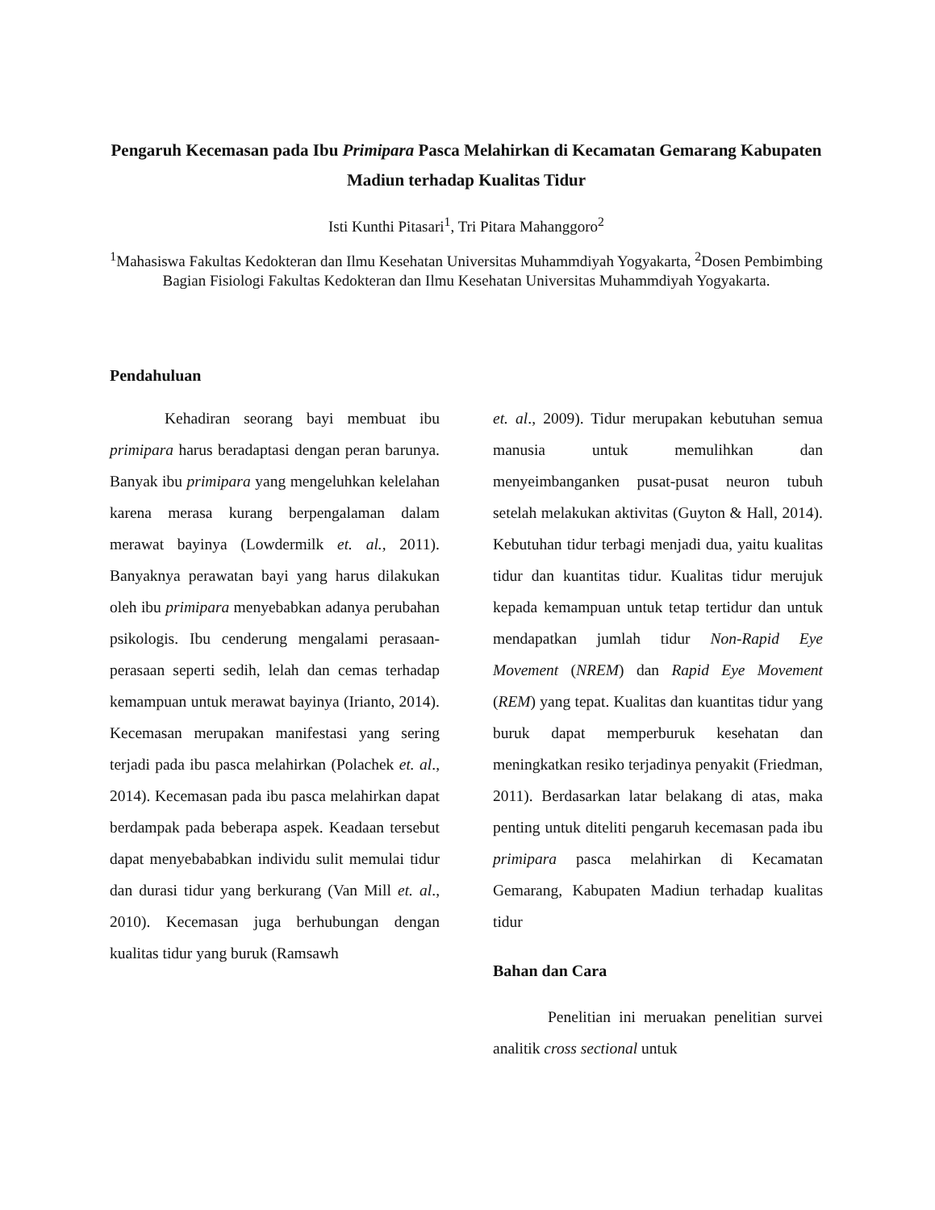Pengaruh Kecemasan pada Ibu Primipara Pasca Melahirkan di Kecamatan Gemarang Kabupaten Madiun terhadap Kualitas Tidur
Isti Kunthi Pitasari<sup>1</sup>, Tri Pitara Mahanggoro<sup>2</sup>
<sup>1</sup> Mahasiswa Fakultas Kedokteran dan Ilmu Kesehatan Universitas Muhammdiyah Yogyakarta, <sup>2</sup>Dosen Pembimbing Bagian Fisiologi Fakultas Kedokteran dan Ilmu Kesehatan Universitas Muhammdiyah Yogyakarta.
Pendahuluan
Kehadiran seorang bayi membuat ibu primipara harus beradaptasi dengan peran barunya. Banyak ibu primipara yang mengeluhkan kelelahan karena merasa kurang berpengalaman dalam merawat bayinya (Lowdermilk et. al., 2011). Banyaknya perawatan bayi yang harus dilakukan oleh ibu primipara menyebabkan adanya perubahan psikologis. Ibu cenderung mengalami perasaan-perasaan seperti sedih, lelah dan cemas terhadap kemampuan untuk merawat bayinya (Irianto, 2014). Kecemasan merupakan manifestasi yang sering terjadi pada ibu pasca melahirkan (Polachek et. al., 2014). Kecemasan pada ibu pasca melahirkan dapat berdampak pada beberapa aspek. Keadaan tersebut dapat menyebababkan individu sulit memulai tidur dan durasi tidur yang berkurang (Van Mill et. al., 2010). Kecemasan juga berhubungan dengan kualitas tidur yang buruk (Ramsawh
et. al., 2009). Tidur merupakan kebutuhan semua manusia untuk memulihkan dan menyeimbanganken pusat-pusat neuron tubuh setelah melakukan aktivitas (Guyton & Hall, 2014). Kebutuhan tidur terbagi menjadi dua, yaitu kualitas tidur dan kuantitas tidur. Kualitas tidur merujuk kepada kemampuan untuk tetap tertidur dan untuk mendapatkan jumlah tidur Non-Rapid Eye Movement (NREM) dan Rapid Eye Movement (REM) yang tepat. Kualitas dan kuantitas tidur yang buruk dapat memperburuk kesehatan dan meningkatkan resiko terjadinya penyakit (Friedman, 2011). Berdasarkan latar belakang di atas, maka penting untuk diteliti pengaruh kecemasan pada ibu primipara pasca melahirkan di Kecamatan Gemarang, Kabupaten Madiun terhadap kualitas tidur
Bahan dan Cara
Penelitian ini meruakan penelitian survei analitik cross sectional untuk